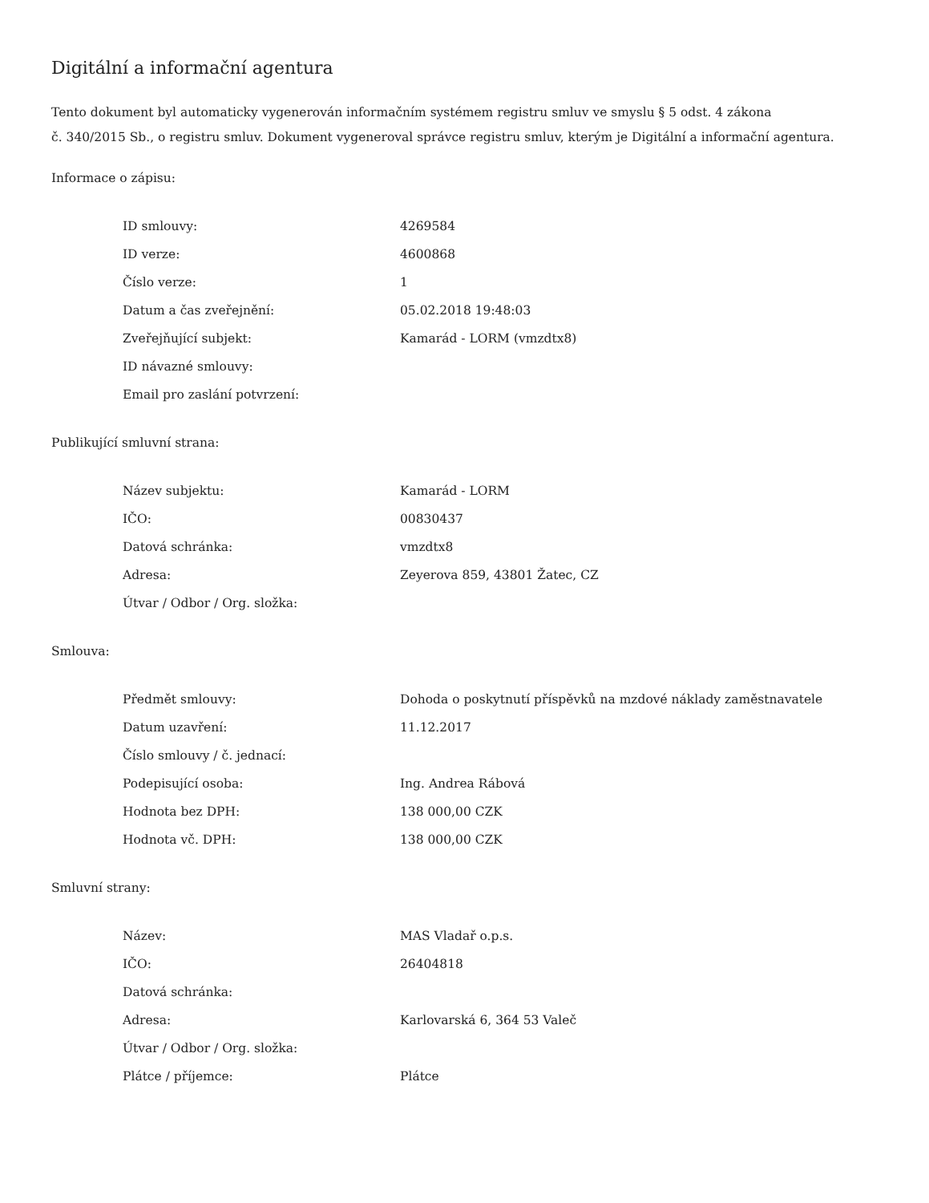Digitální a informační agentura
Tento dokument byl automaticky vygenerován informačním systémem registru smluv ve smyslu § 5 odst. 4 zákona
č. 340/2015 Sb., o registru smluv. Dokument vygeneroval správce registru smluv, kterým je Digitální a informační agentura.
Informace o zápisu:
| ID smlouvy: | 4269584 |
| ID verze: | 4600868 |
| Číslo verze: | 1 |
| Datum a čas zveřejnění: | 05.02.2018 19:48:03 |
| Zveřejňující subjekt: | Kamarád - LORM (vmzdtx8) |
| ID návazné smlouvy: | |
| Email pro zaslání potvrzení: | |
Publikující smluvní strana:
| Název subjektu: | Kamarád - LORM |
| IČO: | 00830437 |
| Datová schránka: | vmzdtx8 |
| Adresa: | Zeyerova 859, 43801 Žatec, CZ |
| Útvar / Odbor / Org. složka: | |
Smlouva:
| Předmět smlouvy: | Dohoda o poskytnutí příspěvků na mzdové náklady zaměstnavatele |
| Datum uzavření: | 11.12.2017 |
| Číslo smlouvy / č. jednací: | |
| Podepisující osoba: | Ing. Andrea Rábová |
| Hodnota bez DPH: | 138 000,00 CZK |
| Hodnota vč. DPH: | 138 000,00 CZK |
Smluvní strany:
| Název: | MAS Vladař o.p.s. |
| IČO: | 26404818 |
| Datová schránka: | |
| Adresa: | Karlovarská 6, 364 53 Valeč |
| Útvar / Odbor / Org. složka: | |
| Plátce / příjemce: | Plátce |